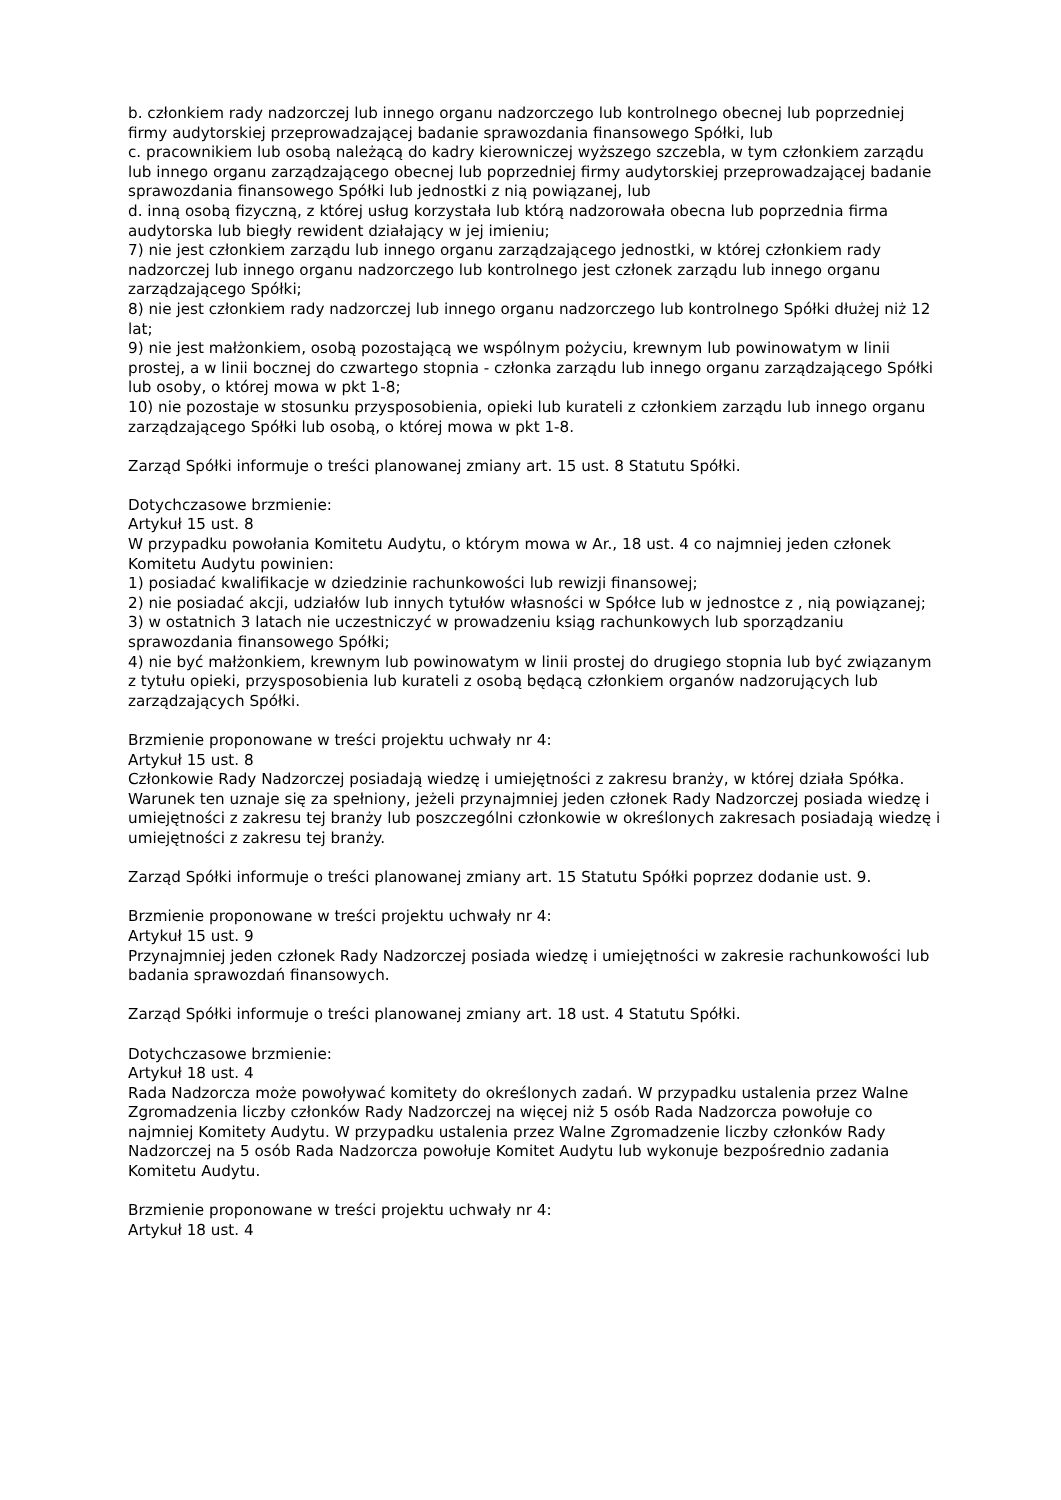b. członkiem rady nadzorczej lub innego organu nadzorczego lub kontrolnego obecnej lub poprzedniej firmy audytorskiej przeprowadzającej badanie sprawozdania finansowego Spółki, lub
c. pracownikiem lub osobą należącą do kadry kierowniczej wyższego szczebla, w tym członkiem zarządu lub innego organu zarządzającego obecnej lub poprzedniej firmy audytorskiej przeprowadzającej badanie sprawozdania finansowego Spółki lub jednostki z nią powiązanej, lub
d. inną osobą fizyczną, z której usług korzystała lub którą nadzorowała obecna lub poprzednia firma audytorska lub biegły rewident działający w jej imieniu;
7) nie jest członkiem zarządu lub innego organu zarządzającego jednostki, w której członkiem rady nadzorczej lub innego organu nadzorczego lub kontrolnego jest członek zarządu lub innego organu zarządzającego Spółki;
8) nie jest członkiem rady nadzorczej lub innego organu nadzorczego lub kontrolnego Spółki dłużej niż 12 lat;
9) nie jest małżonkiem, osobą pozostającą we wspólnym pożyciu, krewnym lub powinowatym w linii prostej, a w linii bocznej do czwartego stopnia - członka zarządu lub innego organu zarządzającego Spółki lub osoby, o której mowa w pkt 1-8;
10) nie pozostaje w stosunku przysposobienia, opieki lub kurateli z członkiem zarządu lub innego organu zarządzającego Spółki lub osobą, o której mowa w pkt 1-8.
Zarząd Spółki informuje o treści planowanej zmiany art. 15 ust. 8 Statutu Spółki.
Dotychczasowe brzmienie:
Artykuł 15 ust. 8
W przypadku powołania Komitetu Audytu, o którym mowa w Ar., 18 ust. 4 co najmniej jeden członek Komitetu Audytu powinien:
1) posiadać kwalifikacje w dziedzinie rachunkowości lub rewizji finansowej;
2) nie posiadać akcji, udziałów lub innych tytułów własności w Spółce lub w jednostce z , nią powiązanej;
3) w ostatnich 3 latach nie uczestniczyć w prowadzeniu ksiąg rachunkowych lub sporządzaniu sprawozdania finansowego Spółki;
4) nie być małżonkiem, krewnym lub powinowatym w linii prostej do drugiego stopnia lub być związanym z tytułu opieki, przysposobienia lub kurateli z osobą będącą członkiem organów nadzorujących lub zarządzających Spółki.
Brzmienie proponowane w treści projektu uchwały nr 4:
Artykuł 15 ust. 8
Członkowie Rady Nadzorczej posiadają wiedzę i umiejętności z zakresu branży, w której działa Spółka. Warunek ten uznaje się za spełniony, jeżeli przynajmniej jeden członek Rady Nadzorczej posiada wiedzę i umiejętności z zakresu tej branży lub poszczególni członkowie w określonych zakresach posiadają wiedzę i umiejętności z zakresu tej branży.
Zarząd Spółki informuje o treści planowanej zmiany art. 15 Statutu Spółki poprzez dodanie ust. 9.
Brzmienie proponowane w treści projektu uchwały nr 4:
Artykuł 15 ust. 9
Przynajmniej jeden członek Rady Nadzorczej posiada wiedzę i umiejętności w zakresie rachunkowości lub badania sprawozdań finansowych.
Zarząd Spółki informuje o treści planowanej zmiany art. 18 ust. 4 Statutu Spółki.
Dotychczasowe brzmienie:
Artykuł 18 ust. 4
Rada Nadzorcza może powoływać komitety do określonych zadań. W przypadku ustalenia przez Walne Zgromadzenia liczby członków Rady Nadzorczej na więcej niż 5 osób Rada Nadzorcza powołuje co najmniej Komitety Audytu. W przypadku ustalenia przez Walne Zgromadzenie liczby członków Rady Nadzorczej na 5 osób Rada Nadzorcza powołuje Komitet Audytu lub wykonuje bezpośrednio zadania Komitetu Audytu.
Brzmienie proponowane w treści projektu uchwały nr 4:
Artykuł 18 ust. 4